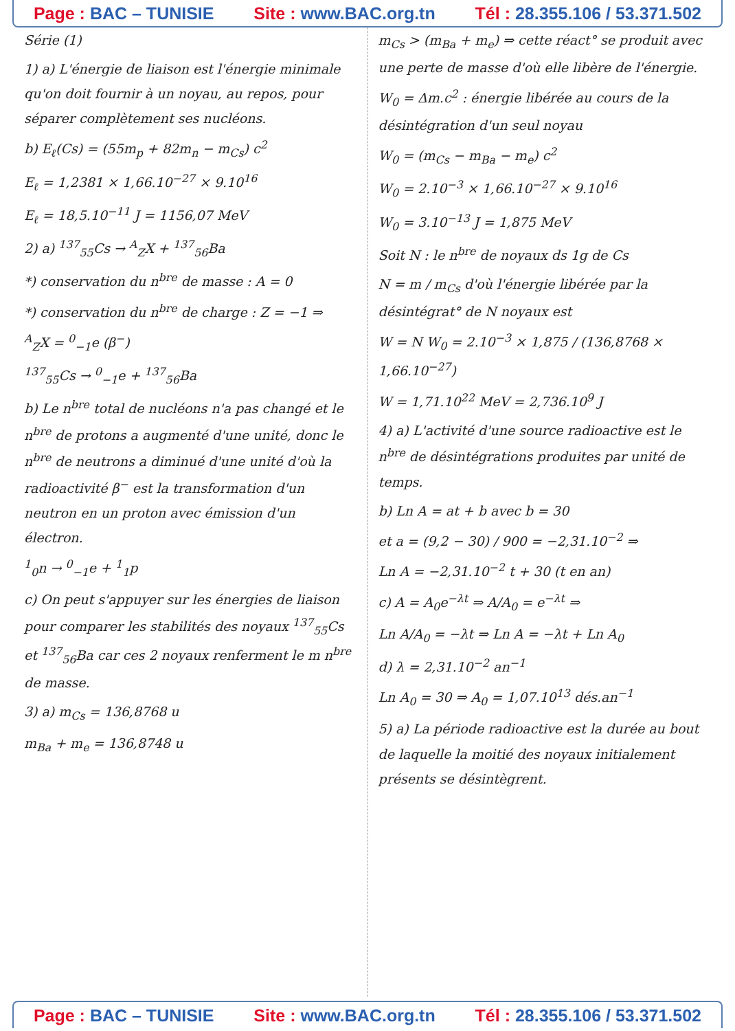Page : BAC – TUNISIE Site : www.BAC.org.tn Tél : 28.355.106 / 53.371.502
Série (1)
1) a) L'énergie de liaison est l'énergie minimale qu'on doit fournir à un noyau, au repos, pour séparer complètement ses nucléons.
b) E<sub>ℓ</sub>(Cs) = (55m<sub>p</sub> + 82m<sub>n</sub> − m<sub>Cs</sub>) c<sup>2</sup>
E<sub>ℓ</sub> = 1,2381 × 1,66.10<sup>−27</sup> × 9.10<sup>16</sup>
E<sub>ℓ</sub> = 18,5.10<sup>−11</sup> J = 1156,07 MeV
2) a) <sup>137</sup><sub>55</sub>Cs → <sup>A</sup><sub>Z</sub>X + <sup>137</sup><sub>56</sub>Ba
*) conservation du n<sup>bre</sup> de masse : A = 0
*) conservation du n<sup>bre</sup> de charge : Z = −1 ⇒
<sup>A</sup><sub>Z</sub>X = <sup>0</sup><sub>−1</sub>e (β<sup>−</sup>)
<sup>137</sup> <sub>55</sub>Cs → <sup>0</sup><sub>−1</sub>e + <sup>137</sup><sub>56</sub>Ba
b) Le n<sup>bre</sup> total de nucléons n'a pas changé et le n<sup>bre</sup> de protons a augmenté d'une unité, donc le n<sup>bre</sup> de neutrons a diminué d'une unité d'où la radioactivité β<sup>−</sup> est la transformation d'un neutron en un proton avec émission d'un électron.
<sup>1</sup> <sub>0</sub>n → <sup>0</sup><sub>−1</sub>e + <sup>1</sup><sub>1</sub>p
c) On peut s'appuyer sur les énergies de liaison pour comparer les stabilités des noyaux <sup>137</sup><sub>55</sub>Cs et <sup>137</sup><sub>56</sub>Ba car ces 2 noyaux renferment le m n<sup>bre</sup> de masse.
3) a) m<sub>Cs</sub> = 136,8768 u
m<sub>Ba</sub> + m<sub>e</sub> = 136,8748 u
m<sub>Cs</sub> > (m<sub>Ba</sub> + m<sub>e</sub>) ⇒ cette réact° se produit avec une perte de masse d'où elle libère de l'énergie.
W<sub>0</sub> = Δm.c<sup>2</sup> : énergie libérée au cours de la désintégration d'un seul noyau
W<sub>0</sub> = (m<sub>Cs</sub> − m<sub>Ba</sub> − m<sub>e</sub>) c<sup>2</sup>
W<sub>0</sub> = 2.10<sup>−3</sup> × 1,66.10<sup>−27</sup> × 9.10<sup>16</sup>
W<sub>0</sub> = 3.10<sup>−13</sup> J = 1,875 MeV
Soit N : le n<sup>bre</sup> de noyaux ds 1g de Cs
N = m / m<sub>Cs</sub> d'où l'énergie libérée par la désintégrat° de N noyaux est
W = N W<sub>0</sub> = 2.10<sup>−3</sup> × 1,875 / (136,8768 × 1,66.10<sup>−27</sup>)
W = 1,71.10<sup>22</sup> MeV = 2,736.10<sup>9</sup> J
4) a) L'activité d'une source radioactive est le n<sup>bre</sup> de désintégrations produites par unité de temps.
b) Ln A = at + b avec b = 30
et a = (9,2 − 30) / 900 = −2,31.10<sup>−2</sup> ⇒
Ln A = −2,31.10<sup>−2</sup> t + 30 (t en an)
c) A = A<sub>0</sub>e<sup>−λt</sup> ⇒ A/A<sub>0</sub> = e<sup>−λt</sup> ⇒
Ln A/A<sub>0</sub> = −λt ⇒ Ln A = −λt + Ln A<sub>0</sub>
d) λ = 2,31.10<sup>−2</sup> an<sup>−1</sup>
Ln A<sub>0</sub> = 30 ⇒ A<sub>0</sub> = 1,07.10<sup>13</sup> dés.an<sup>−1</sup>
5) a) La période radioactive est la durée au bout de laquelle la moitié des noyaux initialement présents se désintègrent.
Page : BAC – TUNISIE Site : www.BAC.org.tn Tél : 28.355.106 / 53.371.502